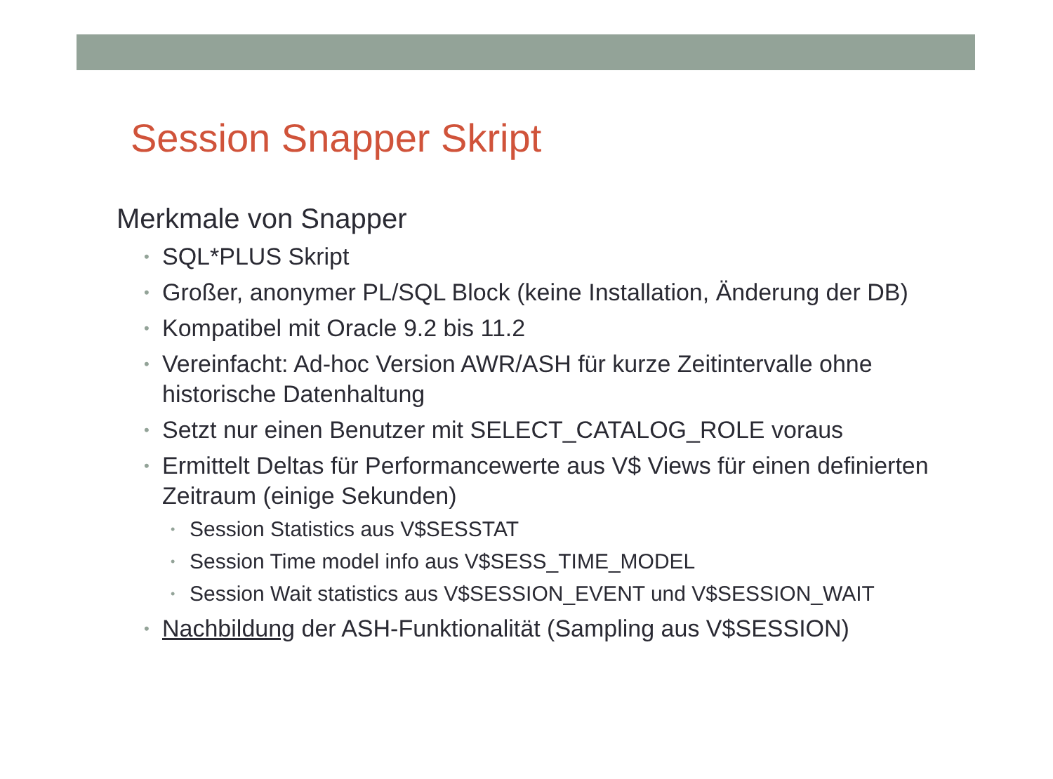Session Snapper Skript
Merkmale von Snapper
• SQL*PLUS Skript
• Großer, anonymer PL/SQL Block (keine Installation, Änderung der DB)
• Kompatibel mit Oracle 9.2 bis 11.2
• Vereinfacht: Ad-hoc Version AWR/ASH für kurze Zeitintervalle ohne historische Datenhaltung
• Setzt nur einen Benutzer mit SELECT_CATALOG_ROLE voraus
• Ermittelt Deltas für Performancewerte aus V$ Views für einen definierten Zeitraum (einige Sekunden)
• Session Statistics aus V$SESSTAT
• Session Time model info aus V$SESS_TIME_MODEL
• Session Wait statistics aus V$SESSION_EVENT und V$SESSION_WAIT
• Nachbildung der ASH-Funktionalität (Sampling aus V$SESSION)